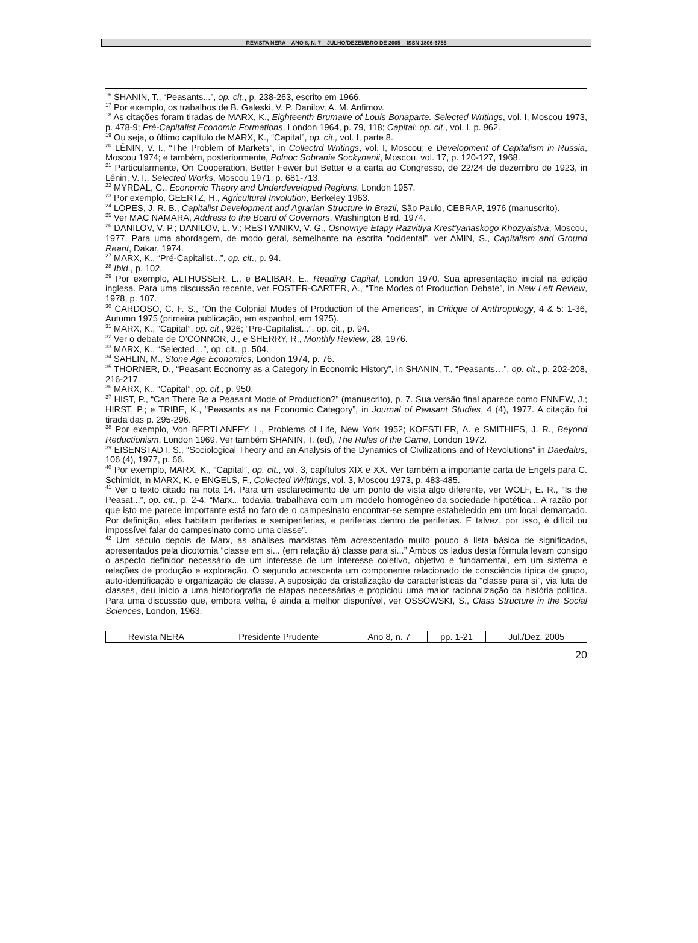REVISTA NERA – ANO 8, N. 7 – JULHO/DEZEMBRO DE 2005 – ISSN 1806-6755
<sup>16</sup> SHANIN, T., “Peasants...”, op. cit., p. 238-263, escrito em 1966.
<sup>17</sup> Por exemplo, os trabalhos de B. Galeski, V. P. Danilov, A. M. Anfimov.
<sup>18</sup> As citações foram tiradas de MARX, K., Eighteenth Brumaire of Louis Bonaparte. Selected Writings, vol. I, Moscou 1973, p. 478-9; Pré-Capitalist Economic Formations, London 1964, p. 79, 118; Capital; op. cit., vol. I, p. 962.
<sup>19</sup> Ou seja, o último capítulo de MARX, K., “Capital”, op. cit., vol. I, parte 8.
<sup>20</sup> LÊNIN, V. I., “The Problem of Markets”, in Collectrd Writings, vol. I, Moscou; e Development of Capitalism in Russia, Moscou 1974; e também, posteriormente, Polnoc Sobranie Sockynenii, Moscou, vol. 17, p. 120-127, 1968.
<sup>21</sup> Particularmente, On Cooperation, Better Fewer but Better e a carta ao Congresso, de 22/24 de dezembro de 1923, in Lênin, V. I., Selected Works, Moscou 1971, p. 681-713.
<sup>22</sup> MYRDAL, G., Economic Theory and Underdeveloped Regions, London 1957.
<sup>23</sup> Por exemplo, GEERTZ, H., Agricultural Involution, Berkeley 1963.
<sup>24</sup> LOPES, J. R. B., Capitalist Development and Agrarian Structure in Brazil, São Paulo, CEBRAP, 1976 (manuscrito).
<sup>25</sup> Ver MAC NAMARA, Address to the Board of Governors, Washington Bird, 1974.
<sup>26</sup> DANILOV, V. P.; DANILOV, L. V.; RESTYANIKV, V. G., Osnovnye Etapy Razvitiya Krest’yanaskogo Khozyaistva, Moscou, 1977. Para uma abordagem, de modo geral, semelhante na escrita “ocidental”, ver AMIN, S., Capitalism and Ground Reant, Dakar, 1974.
<sup>27</sup> MARX, K., “Pré-Capitalist...”, op. cit., p. 94.
<sup>28</sup> Ibid., p. 102.
<sup>29</sup> Por exemplo, ALTHUSSER, L., e BALIBAR, E., Reading Capital, London 1970. Sua apresentação inicial na edição inglesa. Para uma discussão recente, ver FOSTER-CARTER, A., “The Modes of Production Debate”, in New Left Review, 1978, p. 107.
<sup>30</sup> CARDOSO, C. F. S., “On the Colonial Modes of Production of the Americas”, in Critique of Anthropology, 4 & 5: 1-36, Autumn 1975 (primeira publicação, em espanhol, em 1975).
<sup>31</sup> MARX, K., “Capital”, op. cit., 926; “Pre-Capitalist...”, op. cit., p. 94.
<sup>32</sup> Ver o debate de O’CONNOR, J., e SHERRY, R., Monthly Review, 28, 1976.
<sup>33</sup> MARX, K., “Selected…”, op. cit., p. 504.
<sup>34</sup> SAHLIN, M., Stone Age Economics, London 1974, p. 76.
<sup>35</sup> THORNER, D., “Peasant Economy as a Category in Economic History”, in SHANIN, T., “Peasants…”, op. cit., p. 202-208, 216-217.
<sup>36</sup> MARX, K., “Capital”, op. cit., p. 950.
<sup>37</sup> HIST, P., “Can There Be a Peasant Mode of Production?” (manuscrito), p. 7. Sua versão final aparece como ENNEW, J.; HIRST, P.; e TRIBE, K., “Peasants as na Economic Category”, in Journal of Peasant Studies, 4 (4), 1977. A citação foi tirada das p. 295-296.
<sup>38</sup> Por exemplo, Von BERTLANFFY, L., Problems of Life, New York 1952; KOESTLER, A. e SMITHIES, J. R., Beyond Reductionism, London 1969. Ver também SHANIN, T. (ed), The Rules of the Game, London 1972.
<sup>39</sup> EISENSTADT, S., “Sociological Theory and an Analysis of the Dynamics of Civilizations and of Revolutions” in Daedalus, 106 (4), 1977, p. 66.
<sup>40</sup> Por exemplo, MARX, K., “Capital”, op. cit., vol. 3, capítulos XIX e XX. Ver também a importante carta de Engels para C. Schimidt, in MARX, K. e ENGELS, F., Collected Writtings, vol. 3, Moscou 1973, p. 483-485.
<sup>41</sup> Ver o texto citado na nota 14. Para um esclarecimento de um ponto de vista algo diferente, ver WOLF, E. R., “Is the Peasat...”, op. cit., p. 2-4. “Marx... todavia, trabalhava com um modelo homogêneo da sociedade hipotética... A razão por que isto me parece importante está no fato de o campesinato encontrar-se sempre estabelecido em um local demarcado. Por definição, eles habitam periferias e semiperiferias, e periferias dentro de periferias. E talvez, por isso, é difícil ou impossível falar do campesinato como uma classe”.
<sup>42</sup> Um século depois de Marx, as análises marxistas têm acrescentado muito pouco à lista básica de significados, apresentados pela dicotomia “classe em si... (em relação à) classe para si...” Ambos os lados desta fórmula levam consigo o aspecto definidor necessário de um interesse de um interesse coletivo, objetivo e fundamental, em um sistema e relações de produção e exploração. O segundo acrescenta um componente relacionado de consciência típica de grupo, auto-identificação e organização de classe. A suposição da cristalização de características da “classe para si”, via luta de classes, deu início a uma historiografia de etapas necessárias e propiciou uma maior racionalização da história política. Para uma discussão que, embora velha, é ainda a melhor disponível, ver OSSOWSKI, S., Class Structure in the Social Sciences, London, 1963.
| Revista NERA | Presidente Prudente | Ano 8, n. 7 | pp. 1-21 | Jul./Dez. 2005 |
20